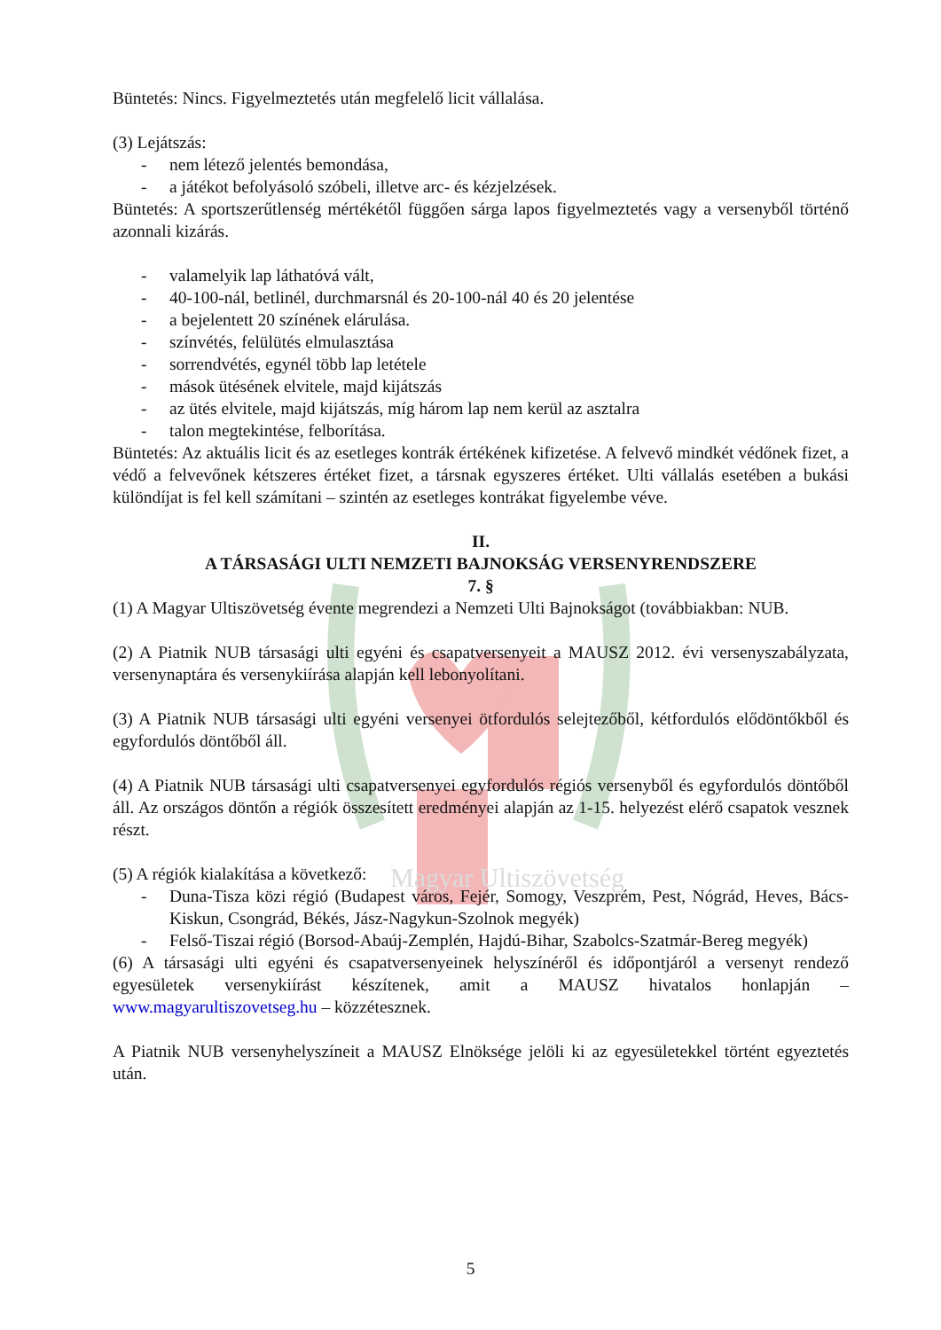Magyar Ultiszövetség
Büntetés: Nincs. Figyelmeztetés után megfelelő licit vállalása.
(3) Lejátszás:
- nem létező jelentés bemondása,
- a játékot befolyásoló szóbeli, illetve arc- és kézjelzések.
Büntetés: A sportszerűtlenség mértékétől függően sárga lapos figyelmeztetés vagy a versenyből történő azonnali kizárás.
- valamelyik lap láthatóvá vált,
- 40-100-nál, betlinél, durchmarsnál és 20-100-nál 40 és 20 jelentése
- a bejelentett 20 színének elárulása.
- színvétés, felülütés elmulasztása
- sorrendvétés, egynél több lap letétele
- mások ütésének elvitele, majd kijátszás
- az ütés elvitele, majd kijátszás, míg három lap nem kerül az asztalra
- talon megtekintése, felborítása.
Büntetés: Az aktuális licit és az esetleges kontrák értékének kifizetése. A felvevő mindkét védőnek fizet, a védő a felvevőnek kétszeres értéket fizet, a társnak egyszeres értéket. Ulti vállalás esetében a bukási különdíjat is fel kell számítani – szintén az esetleges kontrákat figyelembe véve.
II.
A TÁRSASÁGI ULTI NEMZETI BAJNOKSÁG VERSENYRENDSZERE
7. §
(1) A Magyar Ultiszövetség évente megrendezi a Nemzeti Ulti Bajnokságot (továbbiakban: NUB.
(2) A Piatnik NUB társasági ulti egyéni és csapatversenyeit a MAUSZ 2012. évi versenyszabályzata, versenynaptára és versenykiírása alapján kell lebonyolítani.
(3) A Piatnik NUB társasági ulti egyéni versenyei ötfordulós selejtezőből, kétfordulós elődöntőkből és egyfordulós döntőből áll.
(4) A Piatnik NUB társasági ulti csapatversenyei egyfordulós régiós versenyből és egyfordulós döntőből áll. Az országos döntőn a régiók összesített eredményei alapján az 1-15. helyezést elérő csapatok vesznek részt.
(5) A régiók kialakítása a következő:
- Duna-Tisza közi régió (Budapest város, Fejér, Somogy, Veszprém, Pest, Nógrád, Heves, Bács-Kiskun, Csongrád, Békés, Jász-Nagykun-Szolnok megyék)
- Felső-Tiszai régió (Borsod-Abaúj-Zemplén, Hajdú-Bihar, Szabolcs-Szatmár-Bereg megyék)
(6) A társasági ulti egyéni és csapatversenyeinek helyszínéről és időpontjáról a versenyt rendező egyesületek versenykiírást készítenek, amit a MAUSZ hivatalos honlapján – www.magyarultiszovetseg.hu – közzétesznek.
A Piatnik NUB versenyhelyszíneit a MAUSZ Elnöksége jelöli ki az egyesületekkel történt egyeztetés után.
5